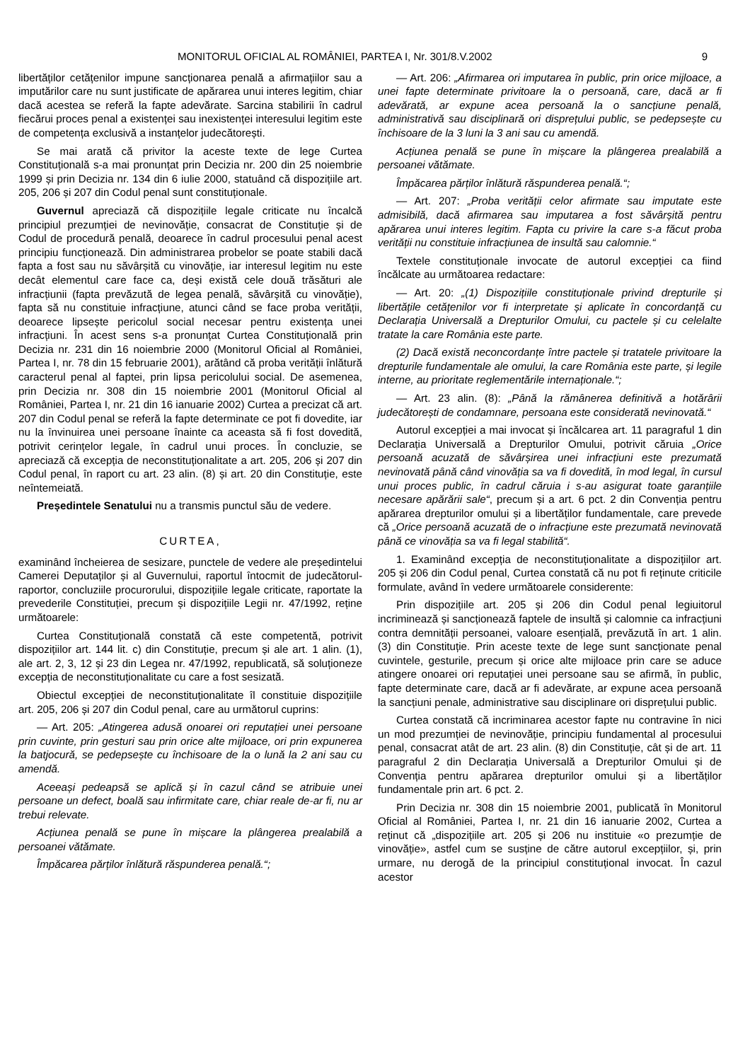MONITORUL OFICIAL AL ROMÂNIEI, PARTEA I, Nr. 301/8.V.2002 9
libertăților cetățenilor impune sancționarea penală a afirmațiilor sau a imputărilor care nu sunt justificate de apărarea unui interes legitim, chiar dacă acestea se referă la fapte adevărate. Sarcina stabilirii în cadrul fiecărui proces penal a existenței sau inexistenței interesului legitim este de competența exclusivă a instanțelor judecătorești.
Se mai arată că privitor la aceste texte de lege Curtea Constituțională s-a mai pronunțat prin Decizia nr. 200 din 25 noiembrie 1999 și prin Decizia nr. 134 din 6 iulie 2000, statuând că dispozițiile art. 205, 206 și 207 din Codul penal sunt constituționale.
Guvernul apreciază că dispozițiile legale criticate nu încalcă principiul prezumției de nevinovăție, consacrat de Constituție și de Codul de procedură penală, deoarece în cadrul procesului penal acest principiu funcționează. Din administrarea probelor se poate stabili dacă fapta a fost sau nu săvârșită cu vinovăție, iar interesul legitim nu este decât elementul care face ca, deși există cele două trăsături ale infracțiunii (fapta prevăzută de legea penală, săvârșită cu vinovăție), fapta să nu constituie infracțiune, atunci când se face proba verității, deoarece lipsește pericolul social necesar pentru existența unei infracțiuni. În acest sens s-a pronunțat Curtea Constituțională prin Decizia nr. 231 din 16 noiembrie 2000 (Monitorul Oficial al României, Partea I, nr. 78 din 15 februarie 2001), arătând că proba verității înlătură caracterul penal al faptei, prin lipsa pericolului social. De asemenea, prin Decizia nr. 308 din 15 noiembrie 2001 (Monitorul Oficial al României, Partea I, nr. 21 din 16 ianuarie 2002) Curtea a precizat că art. 207 din Codul penal se referă la fapte determinate ce pot fi dovedite, iar nu la învinuirea unei persoane înainte ca aceasta să fi fost dovedită, potrivit cerințelor legale, în cadrul unui proces. În concluzie, se apreciază că excepția de neconstituționalitate a art. 205, 206 și 207 din Codul penal, în raport cu art. 23 alin. (8) și art. 20 din Constituție, este neîntemeiată.
Președintele Senatului nu a transmis punctul său de vedere.
CURTEA,
examinând încheierea de sesizare, punctele de vedere ale președintelui Camerei Deputaților și al Guvernului, raportul întocmit de judecătorul-raportor, concluziile procurorului, dispozițiile legale criticate, raportate la prevederile Constituției, precum și dispozițiile Legii nr. 47/1992, reține următoarele:
Curtea Constituțională constată că este competentă, potrivit dispozițiilor art. 144 lit. c) din Constituție, precum și ale art. 1 alin. (1), ale art. 2, 3, 12 și 23 din Legea nr. 47/1992, republicată, să soluționeze excepția de neconstituționalitate cu care a fost sesizată.
Obiectul excepției de neconstituționalitate îl constituie dispozițiile art. 205, 206 și 207 din Codul penal, care au următorul cuprins:
— Art. 205: „Atingerea adusă onoarei ori reputației unei persoane prin cuvinte, prin gesturi sau prin orice alte mijloace, ori prin expunerea la batjocură, se pedepsește cu închisoare de la o lună la 2 ani sau cu amendă.
Aceeași pedeapsă se aplică și în cazul când se atribuie unei persoane un defect, boală sau infirmitate care, chiar reale de-ar fi, nu ar trebui relevate.
Acțiunea penală se pune în mișcare la plângerea prealabilă a persoanei vătămate.
Împăcarea părților înlătură răspunderea penală.“;
— Art. 206: „Afirmarea ori imputarea în public, prin orice mijloace, a unei fapte determinate privitoare la o persoană, care, dacă ar fi adevărată, ar expune acea persoană la o sancțiune penală, administrativă sau disciplinară ori disprețului public, se pedepsește cu închisoare de la 3 luni la 3 ani sau cu amendă.
Acțiunea penală se pune în mișcare la plângerea prealabilă a persoanei vătămate.
Împăcarea părților înlătură răspunderea penală.“;
— Art. 207: „Proba verității celor afirmate sau imputate este admisibilă, dacă afirmarea sau imputarea a fost săvârșită pentru apărarea unui interes legitim. Fapta cu privire la care s-a făcut proba verității nu constituie infracțiunea de insultă sau calomnie.“
Textele constituționale invocate de autorul excepției ca fiind încălcate au următoarea redactare:
— Art. 20: „(1) Dispozițiile constituționale privind drepturile și libertățile cetățenilor vor fi interpretate și aplicate în concordanță cu Declarația Universală a Drepturilor Omului, cu pactele și cu celelalte tratate la care România este parte.
(2) Dacă există neconcordanțe între pactele și tratatele privitoare la drepturile fundamentale ale omului, la care România este parte, și legile interne, au prioritate reglementările internaționale.“;
— Art. 23 alin. (8): „Până la rămânerea definitivă a hotărârii judecătorești de condamnare, persoana este considerată nevinovată.“
Autorul excepției a mai invocat și încălcarea art. 11 paragraful 1 din Declarația Universală a Drepturilor Omului, potrivit căruia „Orice persoană acuzată de săvârșirea unei infracțiuni este prezumată nevinovată până când vinovăția sa va fi dovedită, în mod legal, în cursul unui proces public, în cadrul căruia i s-au asigurat toate garanțiile necesare apărării sale“, precum și a art. 6 pct. 2 din Convenția pentru apărarea drepturilor omului și a libertăților fundamentale, care prevede că „Orice persoană acuzată de o infracțiune este prezumată nevinovată până ce vinovăția sa va fi legal stabilită“.
1. Examinând excepția de neconstituționalitate a dispozițiilor art. 205 și 206 din Codul penal, Curtea constată că nu pot fi reținute criticile formulate, având în vedere următoarele considerente:
Prin dispozițiile art. 205 și 206 din Codul penal legiuitorul incriminează și sancționează faptele de insultă și calomnie ca infracțiuni contra demnității persoanei, valoare esențială, prevăzută în art. 1 alin. (3) din Constituție. Prin aceste texte de lege sunt sancționate penal cuvintele, gesturile, precum și orice alte mijloace prin care se aduce atingere onoarei ori reputației unei persoane sau se afirmă, în public, fapte determinate care, dacă ar fi adevărate, ar expune acea persoană la sancțiuni penale, administrative sau disciplinare ori disprețului public.
Curtea constată că incriminarea acestor fapte nu contravine în nici un mod prezumției de nevinovăție, principiu fundamental al procesului penal, consacrat atât de art. 23 alin. (8) din Constituție, cât și de art. 11 paragraful 2 din Declarația Universală a Drepturilor Omului și de Convenția pentru apărarea drepturilor omului și a libertăților fundamentale prin art. 6 pct. 2.
Prin Decizia nr. 308 din 15 noiembrie 2001, publicată în Monitorul Oficial al României, Partea I, nr. 21 din 16 ianuarie 2002, Curtea a reținut că „dispozițiile art. 205 și 206 nu instituie «o prezumție de vinovăție», astfel cum se susține de către autorul excepțiilor, și, prin urmare, nu derogă de la principiul constituțional invocat. În cazul acestor